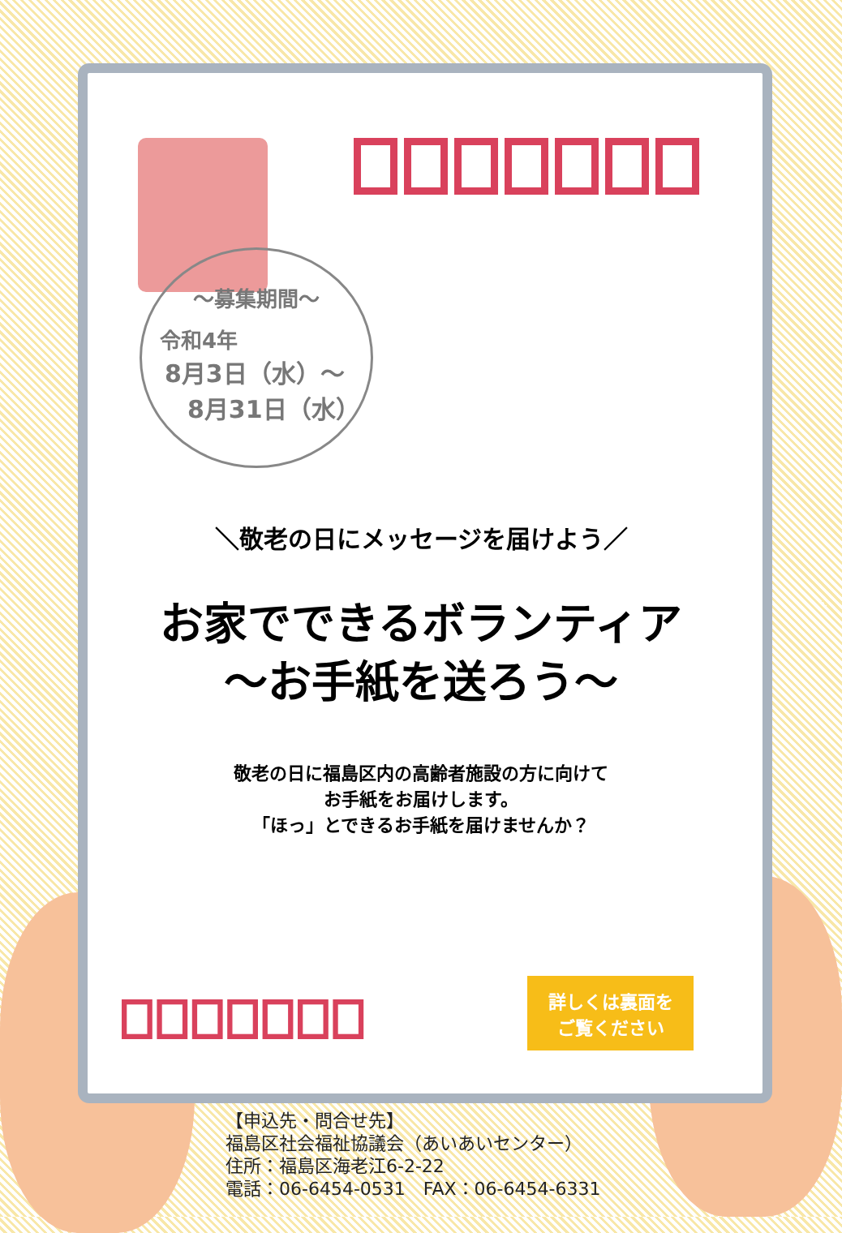～募集期間～
令和4年
8月3日（水）～
8月31日（水）
＼敬老の日にメッセージを届けよう／
お家でできるボランティア
～お手紙を送ろう～
敬老の日に福島区内の高齢者施設の方に向けて
お手紙をお届けします。
「ほっ」とできるお手紙を届けませんか？
詳しくは裏面を
ご覧ください
【申込先・問合せ先】
福島区社会福祉協議会（あいあいセンター）
住所：福島区海老江6-2-22
電話：06-6454-0531　FAX：06-6454-6331